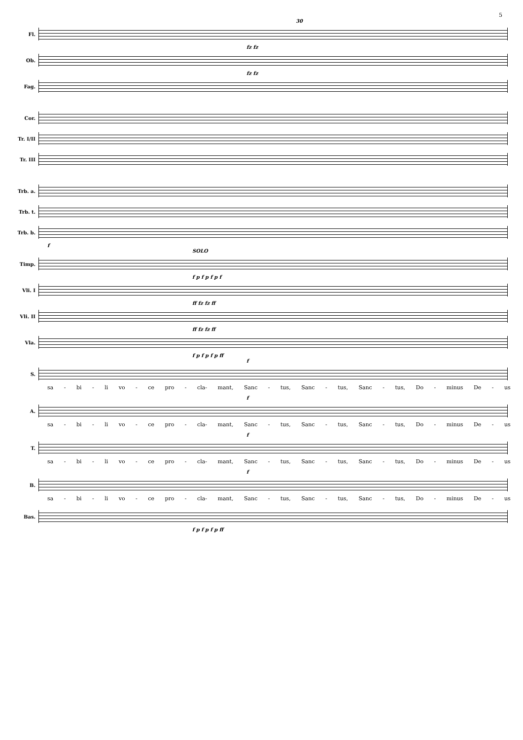5
30
Fl.
fz fz
Ob.
fz fz
Fag.
Cor.
Tr. I/II
Tr. III
Trb. a.
Trb. t.
Trb. b.
f
SOLO
Timp.
f p f p f p f
Vli. I
ff fz fz ff
Vli. II
ff fz fz ff
Vla.
f p f p f p ff
f
S.
sa - bi - li vo - ce pro - cla- mant, Sanc - tus, Sanc - tus, Sanc - tus, Do - minus De - us
f
A.
sa - bi - li vo - ce pro - cla- mant, Sanc - tus, Sanc - tus, Sanc - tus, Do - minus De - us
f
T.
sa - bi - li vo - ce pro - cla- mant, Sanc - tus, Sanc - tus, Sanc - tus, Do - minus De - us
f
B.
sa - bi - li vo - ce pro - cla- mant, Sanc - tus, Sanc - tus, Sanc - tus, Do - minus De - us
Bas.
f p f p f p ff